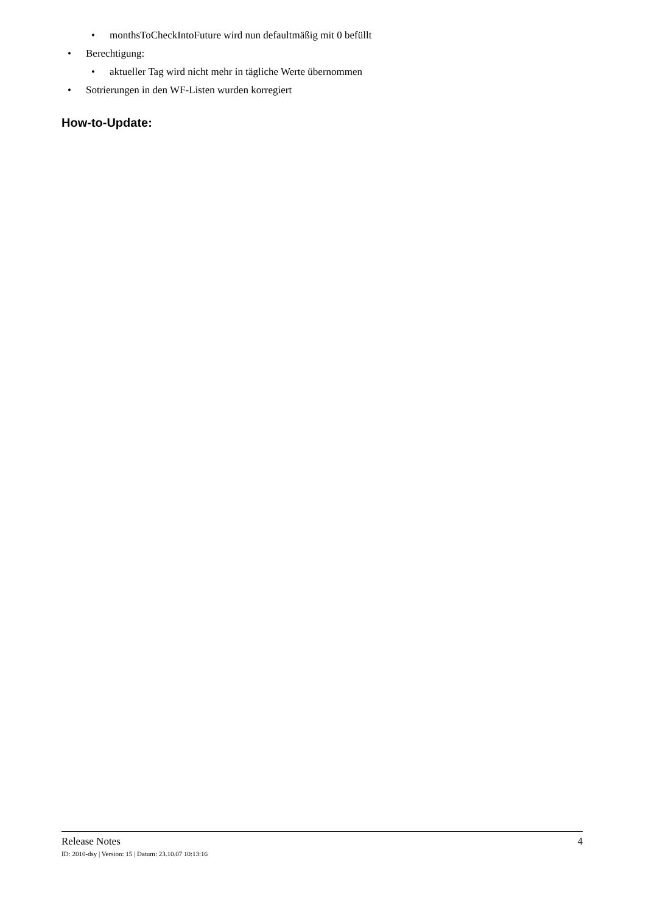• monthsToCheckIntoFuture wird nun defaultmäßig mit 0 befüllt
• Berechtigung:
• aktueller Tag wird nicht mehr in tägliche Werte übernommen
• Sotrierungen in den WF-Listen wurden korregiert
How-to-Update:
Release Notes 4
ID: 2010-dsy | Version: 15 | Datum: 23.10.07 10:13:16